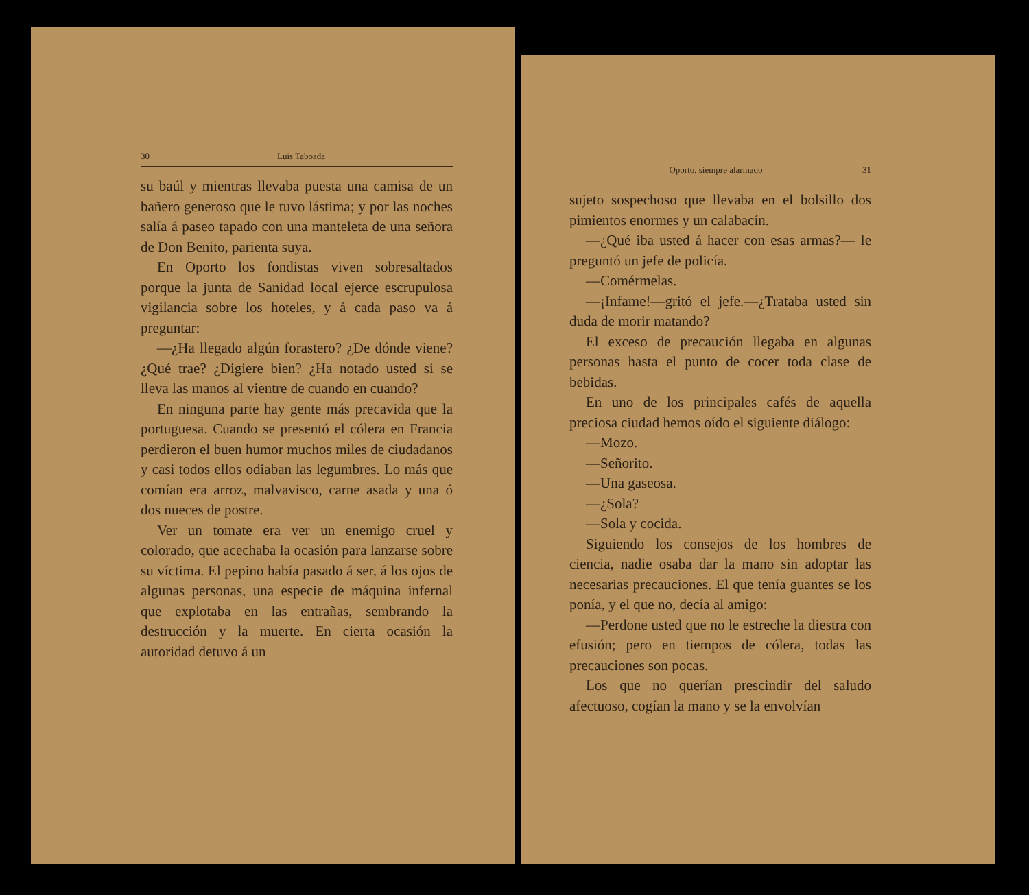30 Luis Taboada
su baúl y mientras llevaba puesta una camisa de un bañero generoso que le tuvo lástima; y por las noches salía á paseo tapado con una manteleta de una señora de Don Benito, parienta suya.
En Oporto los fondistas viven sobresaltados porque la junta de Sanidad local ejerce escrupulosa vigilancia sobre los hoteles, y á cada paso va á preguntar:
—¿Ha llegado algún forastero? ¿De dónde viene? ¿Qué trae? ¿Digiere bien? ¿Ha notado usted si se lleva las manos al vientre de cuando en cuando?
En ninguna parte hay gente más precavida que la portuguesa. Cuando se presentó el cólera en Francia perdieron el buen humor muchos miles de ciudadanos y casi todos ellos odiaban las legumbres. Lo más que comían era arroz, malvavisco, carne asada y una ó dos nueces de postre.
Ver un tomate era ver un enemigo cruel y colorado, que acechaba la ocasión para lanzarse sobre su víctima. El pepino había pasado á ser, á los ojos de algunas personas, una especie de máquina infernal que explotaba en las entrañas, sembrando la destrucción y la muerte. En cierta ocasión la autoridad detuvo á un
Oporto, siempre alarmado 31
sujeto sospechoso que llevaba en el bolsillo dos pimientos enormes y un calabacín.
—¿Qué iba usted á hacer con esas armas?— le preguntó un jefe de policía.
—Comérmelas.
—¡Infame!—gritó el jefe.—¿Trataba usted sin duda de morir matando?
El exceso de precaución llegaba en algunas personas hasta el punto de cocer toda clase de bebidas.
En uno de los principales cafés de aquella preciosa ciudad hemos oído el siguiente diálogo:
—Mozo.
—Señorito.
—Una gaseosa.
—¿Sola?
—Sola y cocida.
Siguiendo los consejos de los hombres de ciencia, nadie osaba dar la mano sin adoptar las necesarias precauciones. El que tenía guantes se los ponía, y el que no, decía al amigo:
—Perdone usted que no le estreche la diestra con efusión; pero en tiempos de cólera, todas las precauciones son pocas.
Los que no querían prescindir del saludo afectuoso, cogían la mano y se la envolvían